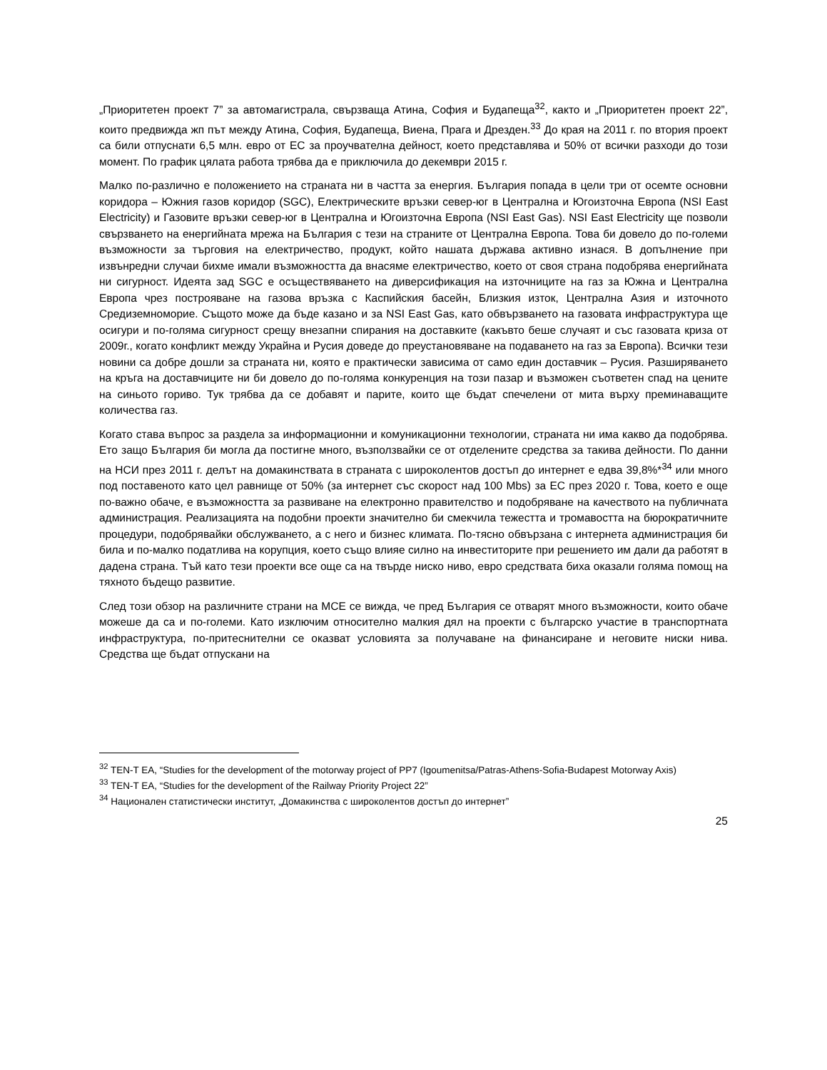„Приоритетен проект 7” за автомагистрала, свързваща Атина, София и Будапеща<sup>32</sup>, както и „Приоритетен проект 22”, които предвижда жп път между Атина, София, Будапеща, Виена, Прага и Дрезден.<sup>33</sup> До края на 2011 г. по втория проект са били отпуснати 6,5 млн. евро от ЕС за проучвателна дейност, което представлява и 50% от всички разходи до този момент. По график цялата работа трябва да е приключила до декември 2015 г.
Малко по-различно е положението на страната ни в частта за енергия. България попада в цели три от осемте основни коридора – Южния газов коридор (SGC), Електрическите връзки север-юг в Централна и Югоизточна Европа (NSI East Electricity) и Газовите връзки север-юг в Централна и Югоизточна Европа (NSI East Gas). NSI East Electricity ще позволи свързването на енергийната мрежа на България с тези на страните от Централна Европа. Това би довело до по-големи възможности за търговия на електричество, продукт, който нашата държава активно изнася. В допълнение при извънредни случаи бихме имали възможността да внасяме електричество, което от своя страна подобрява енергийната ни сигурност. Идеята зад SGC е осъществяването на диверсификация на източниците на газ за Южна и Централна Европа чрез построяване на газова връзка с Каспийския басейн, Близкия изток, Централна Азия и източното Средиземноморие. Същото може да бъде казано и за NSI East Gas, като обвързването на газовата инфраструктура ще осигури и по-голяма сигурност срещу внезапни спирания на доставките (какъвто беше случаят и със газовата криза от 2009г., когато конфликт между Украйна и Русия доведе до преустановяване на подаването на газ за Европа). Всички тези новини са добре дошли за страната ни, която е практически зависима от само един доставчик – Русия. Разширяването на кръга на доставчиците ни би довело до по-голяма конкуренция на този пазар и възможен съответен спад на цените на синьото гориво. Тук трябва да се добавят и парите, които ще бъдат спечелени от мита върху преминаващите количества газ.
Когато става въпрос за раздела за информационни и комуникационни технологии, страната ни има какво да подобрява. Ето защо България би могла да постигне много, възползвайки се от отделените средства за такива дейности. По данни на НСИ през 2011 г. делът на домакинствата в страната с широколентов достъп до интернет е едва 39,8%*<sup>34</sup> или много под поставеното като цел равнище от 50% (за интернет със скорост над 100 Mbs) за ЕС през 2020 г. Това, което е още по-важно обаче, е възможността за развиване на електронно правителство и подобряване на качеството на публичната администрация. Реализацията на подобни проекти значително би смекчила тежестта и тромавостта на бюрократичните процедури, подобрявайки обслужването, а с него и бизнес климата. По-тясно обвързана с интернета администрация би била и по-малко податлива на корупция, което също влияе силно на инвеститорите при решението им дали да работят в дадена страна. Тъй като тези проекти все още са на твърде ниско ниво, евро средствата биха оказали голяма помощ на тяхното бъдещо развитие.
След този обзор на различните страни на МСЕ се вижда, че пред България се отварят много възможности, които обаче можеше да са и по-големи. Като изключим относително малкия дял на проекти с българско участие в транспортната инфраструктура, по-притеснителни се оказват условията за получаване на финансиране и неговите ниски нива. Средства ще бъдат отпускани на
<sup>32</sup> TEN-T EA, “Studies for the development of the motorway project of PP7 (Igoumenitsa/Patras-Athens-Sofia-Budapest Motorway Axis)
<sup>33</sup> TEN-T EA, “Studies for the development of the Railway Priority Project 22”
<sup>34</sup> Национален статистически институт, „Домакинства с широколентов достъп до интернет”
25